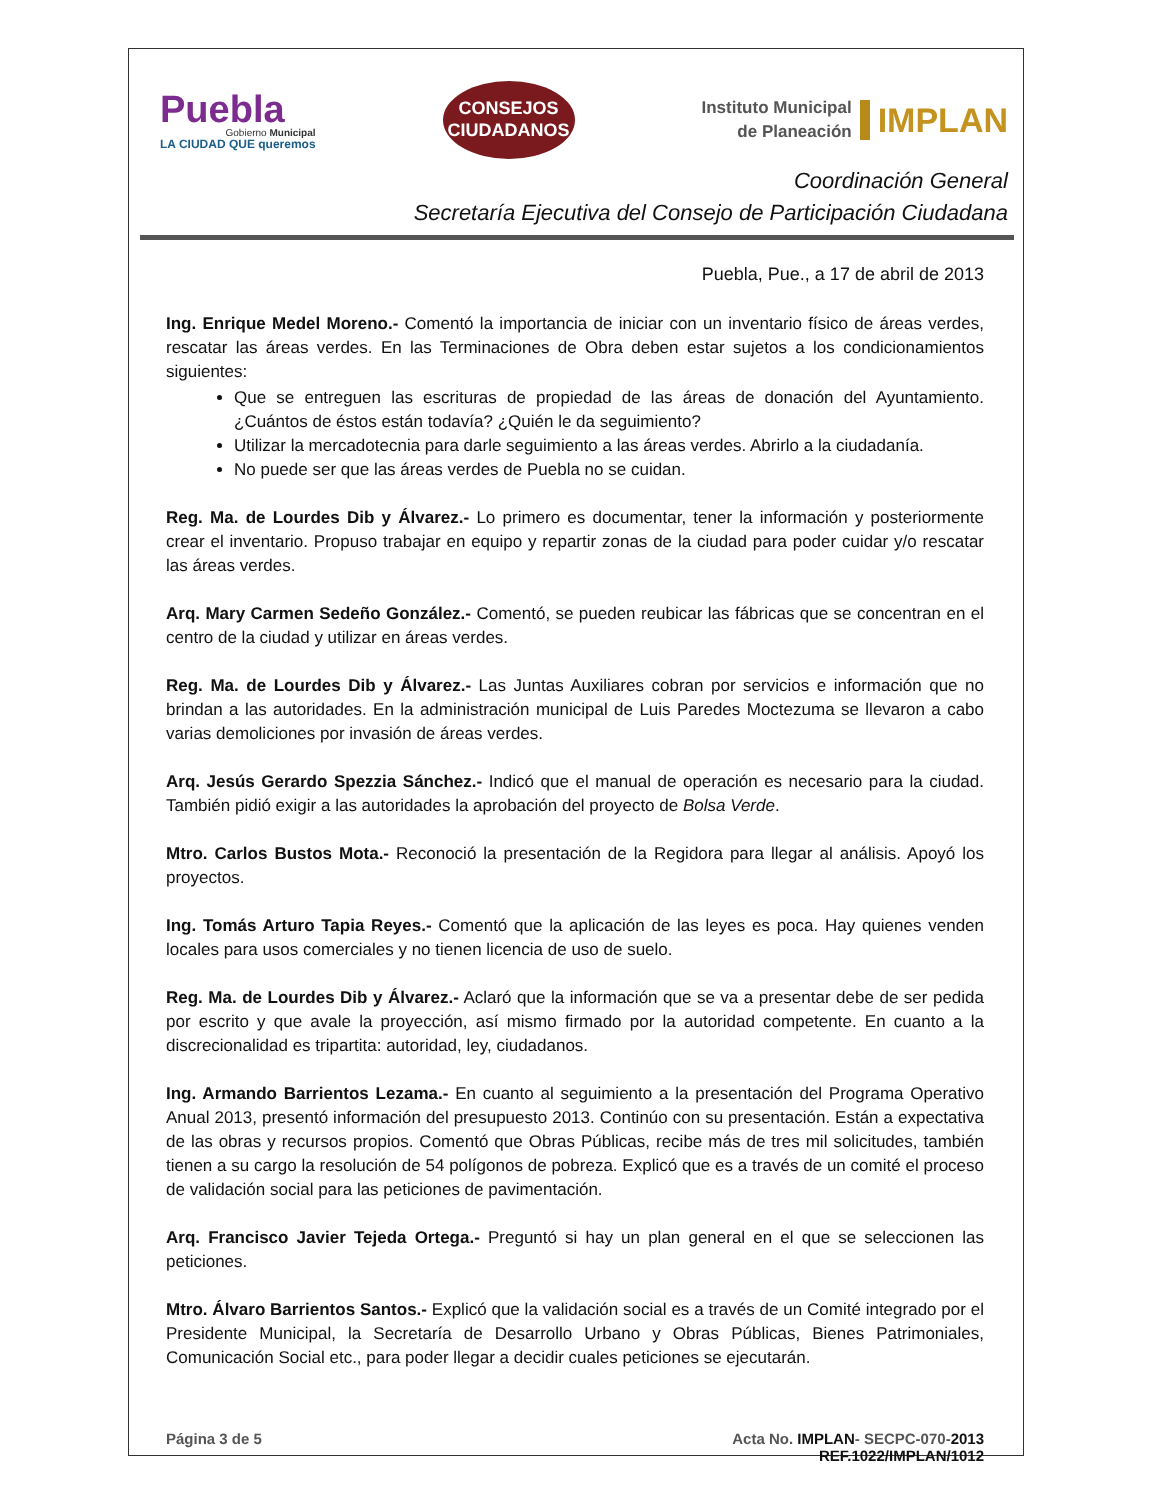Puebla
Gobierno Municipal
LA CIUDAD QUE queremos
CONSEJOS
CIUDADANOS
Instituto Municipal
de Planeación
IMPLAN
Coordinación General
Secretaría Ejecutiva del Consejo de Participación Ciudadana
Puebla, Pue., a 17 de abril de 2013
Ing. Enrique Medel Moreno.- Comentó la importancia de iniciar con un inventario físico de áreas verdes, rescatar las áreas verdes. En las Terminaciones de Obra deben estar sujetos a los condicionamientos siguientes:
Que se entreguen las escrituras de propiedad de las áreas de donación del Ayuntamiento. ¿Cuántos de éstos están todavía? ¿Quién le da seguimiento?
Utilizar la mercadotecnia para darle seguimiento a las áreas verdes. Abrirlo a la ciudadanía.
No puede ser que las áreas verdes de Puebla no se cuidan.
Reg. Ma. de Lourdes Dib y Álvarez.- Lo primero es documentar, tener la información y posteriormente crear el inventario. Propuso trabajar en equipo y repartir zonas de la ciudad para poder cuidar y/o rescatar las áreas verdes.
Arq. Mary Carmen Sedeño González.- Comentó, se pueden reubicar las fábricas que se concentran en el centro de la ciudad y utilizar en áreas verdes.
Reg. Ma. de Lourdes Dib y Álvarez.- Las Juntas Auxiliares cobran por servicios e información que no brindan a las autoridades. En la administración municipal de Luis Paredes Moctezuma se llevaron a cabo varias demoliciones por invasión de áreas verdes.
Arq. Jesús Gerardo Spezzia Sánchez.- Indicó que el manual de operación es necesario para la ciudad. También pidió exigir a las autoridades la aprobación del proyecto de Bolsa Verde.
Mtro. Carlos Bustos Mota.- Reconoció la presentación de la Regidora para llegar al análisis. Apoyó los proyectos.
Ing. Tomás Arturo Tapia Reyes.- Comentó que la aplicación de las leyes es poca. Hay quienes venden locales para usos comerciales y no tienen licencia de uso de suelo.
Reg. Ma. de Lourdes Dib y Álvarez.- Aclaró que la información que se va a presentar debe de ser pedida por escrito y que avale la proyección, así mismo firmado por la autoridad competente. En cuanto a la discrecionalidad es tripartita: autoridad, ley, ciudadanos.
Ing. Armando Barrientos Lezama.- En cuanto al seguimiento a la presentación del Programa Operativo Anual 2013, presentó información del presupuesto 2013. Continúo con su presentación. Están a expectativa de las obras y recursos propios. Comentó que Obras Públicas, recibe más de tres mil solicitudes, también tienen a su cargo la resolución de 54 polígonos de pobreza. Explicó que es a través de un comité el proceso de validación social para las peticiones de pavimentación.
Arq. Francisco Javier Tejeda Ortega.- Preguntó si hay un plan general en el que se seleccionen las peticiones.
Mtro. Álvaro Barrientos Santos.- Explicó que la validación social es a través de un Comité integrado por el Presidente Municipal, la Secretaría de Desarrollo Urbano y Obras Públicas, Bienes Patrimoniales, Comunicación Social etc., para poder llegar a decidir cuales peticiones se ejecutarán.
Página 3 de 5 Acta No. IMPLAN- SECPC-070-2013
REF.1022/IMPLAN/1012